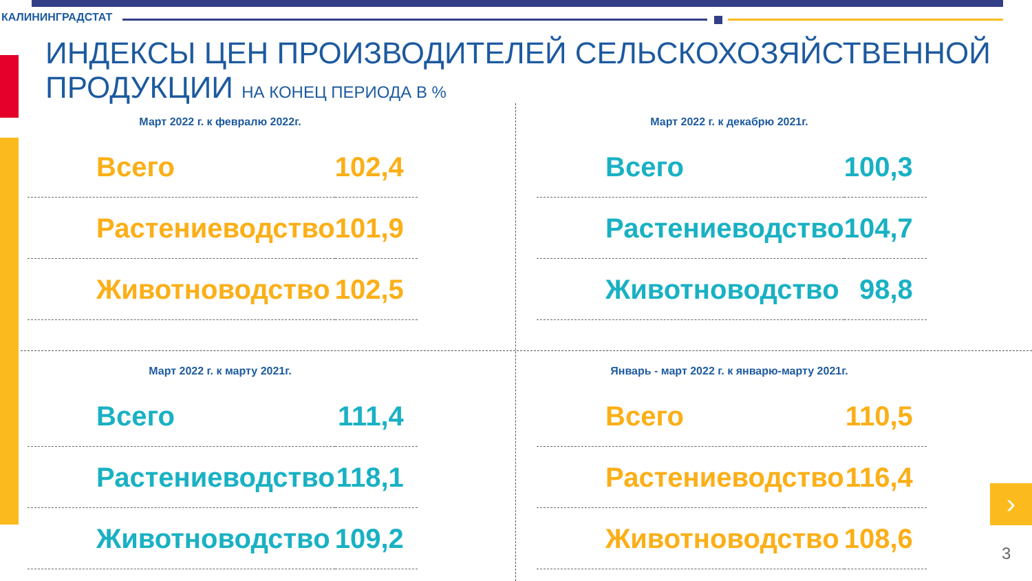КАЛИНИНГРАДСТАТ
ИНДЕКСЫ ЦЕН ПРОИЗВОДИТЕЛЕЙ СЕЛЬСКОХОЗЯЙСТВЕННОЙ
ПРОДУКЦИИ НА КОНЕЦ ПЕРИОДА В %
Март 2022 г. к февралю 2022г.
| Всего | 102,4 |
| Растениеводство | 101,9 |
| Животноводство | 102,5 |
Март 2022 г. к декабрю 2021г.
| Всего | 100,3 |
| Растениеводство | 104,7 |
| Животноводство | 98,8 |
Март 2022 г. к марту 2021г.
| Всего | 111,4 |
| Растениеводство | 118,1 |
| Животноводство | 109,2 |
Январь - март 2022 г. к январю-марту 2021г.
| Всего | 110,5 |
| Растениеводство | 116,4 |
| Животноводство | 108,6 |
›
3